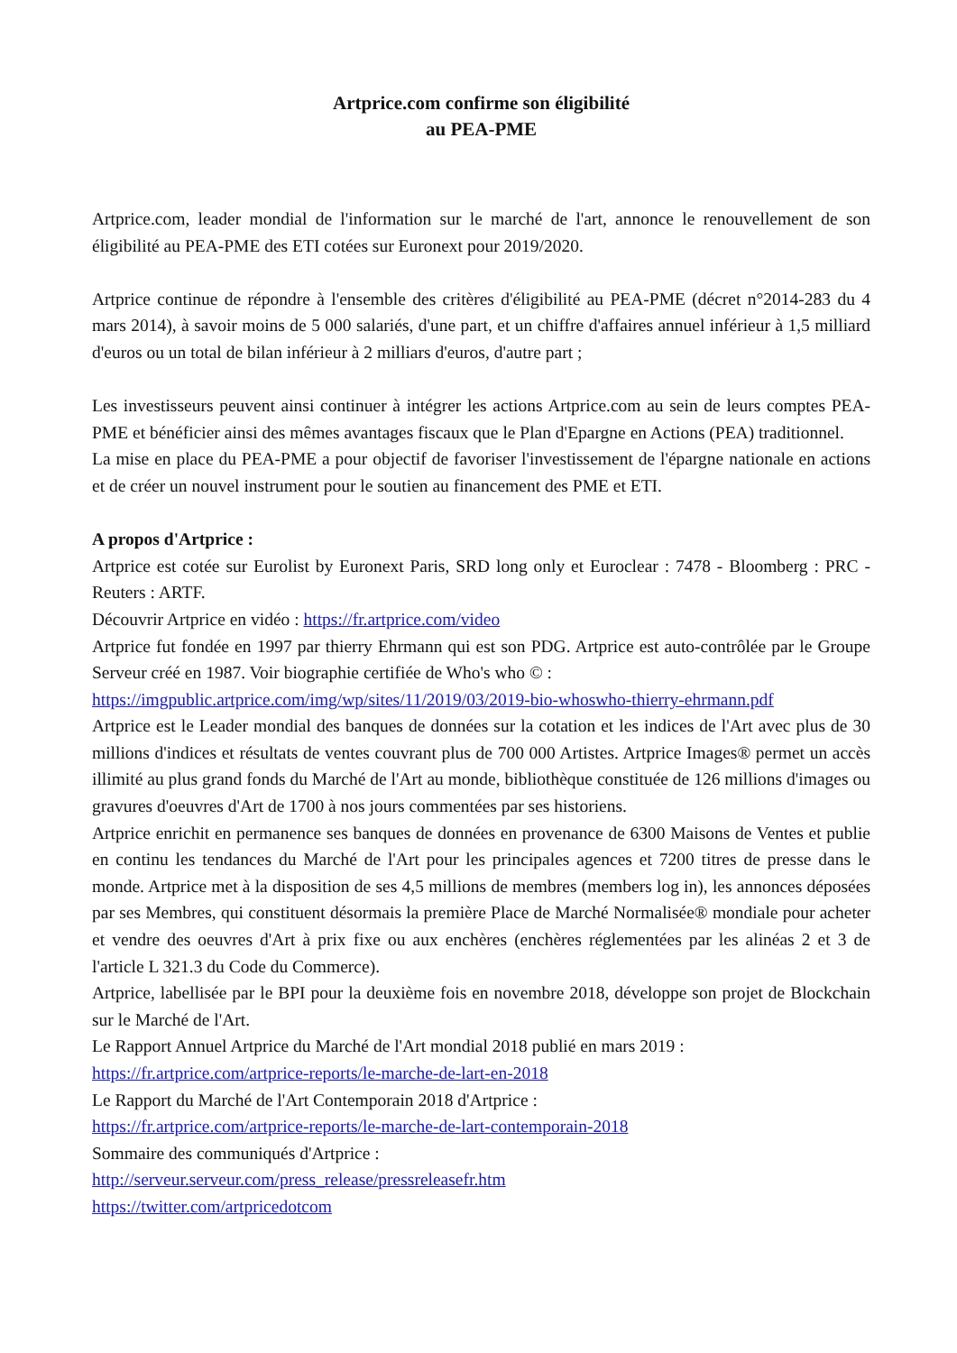Artprice.com confirme son éligibilité
au PEA-PME
Artprice.com, leader mondial de l'information sur le marché de l'art, annonce le renouvellement de son éligibilité au PEA-PME des ETI cotées sur Euronext pour 2019/2020.
Artprice continue de répondre à l'ensemble des critères d'éligibilité au PEA-PME (décret n°2014-283 du 4 mars 2014), à savoir moins de 5 000 salariés, d'une part, et un chiffre d'affaires annuel inférieur à 1,5 milliard d'euros ou un total de bilan inférieur à 2 milliars d'euros, d'autre part ;
Les investisseurs peuvent ainsi continuer à intégrer les actions Artprice.com au sein de leurs comptes PEA-PME et bénéficier ainsi des mêmes avantages fiscaux que le Plan d'Epargne en Actions (PEA) traditionnel.
La mise en place du PEA-PME a pour objectif de favoriser l'investissement de l'épargne nationale en actions et de créer un nouvel instrument pour le soutien au financement des PME et ETI.
A propos d'Artprice :
Artprice est cotée sur Eurolist by Euronext Paris, SRD long only et Euroclear : 7478 - Bloomberg : PRC - Reuters : ARTF.
Découvrir Artprice en vidéo : https://fr.artprice.com/video
Artprice fut fondée en 1997 par thierry Ehrmann qui est son PDG. Artprice est auto-contrôlée par le Groupe Serveur créé en 1987. Voir biographie certifiée de Who's who © :
https://imgpublic.artprice.com/img/wp/sites/11/2019/03/2019-bio-whoswho-thierry-ehrmann.pdf
Artprice est le Leader mondial des banques de données sur la cotation et les indices de l'Art avec plus de 30 millions d'indices et résultats de ventes couvrant plus de 700 000 Artistes. Artprice Images® permet un accès illimité au plus grand fonds du Marché de l'Art au monde, bibliothèque constituée de 126 millions d'images ou gravures d'oeuvres d'Art de 1700 à nos jours commentées par ses historiens.
Artprice enrichit en permanence ses banques de données en provenance de 6300 Maisons de Ventes et publie en continu les tendances du Marché de l'Art pour les principales agences et 7200 titres de presse dans le monde. Artprice met à la disposition de ses 4,5 millions de membres (members log in), les annonces déposées par ses Membres, qui constituent désormais la première Place de Marché Normalisée® mondiale pour acheter et vendre des oeuvres d'Art à prix fixe ou aux enchères (enchères réglementées par les alinéas 2 et 3 de l'article L 321.3 du Code du Commerce).
Artprice, labellisée par le BPI pour la deuxième fois en novembre 2018, développe son projet de Blockchain sur le Marché de l'Art.
Le Rapport Annuel Artprice du Marché de l'Art mondial 2018 publié en mars 2019 :
https://fr.artprice.com/artprice-reports/le-marche-de-lart-en-2018
Le Rapport du Marché de l'Art Contemporain 2018 d'Artprice :
https://fr.artprice.com/artprice-reports/le-marche-de-lart-contemporain-2018
Sommaire des communiqués d'Artprice :
http://serveur.serveur.com/press_release/pressreleasefr.htm
https://twitter.com/artpricedotcom